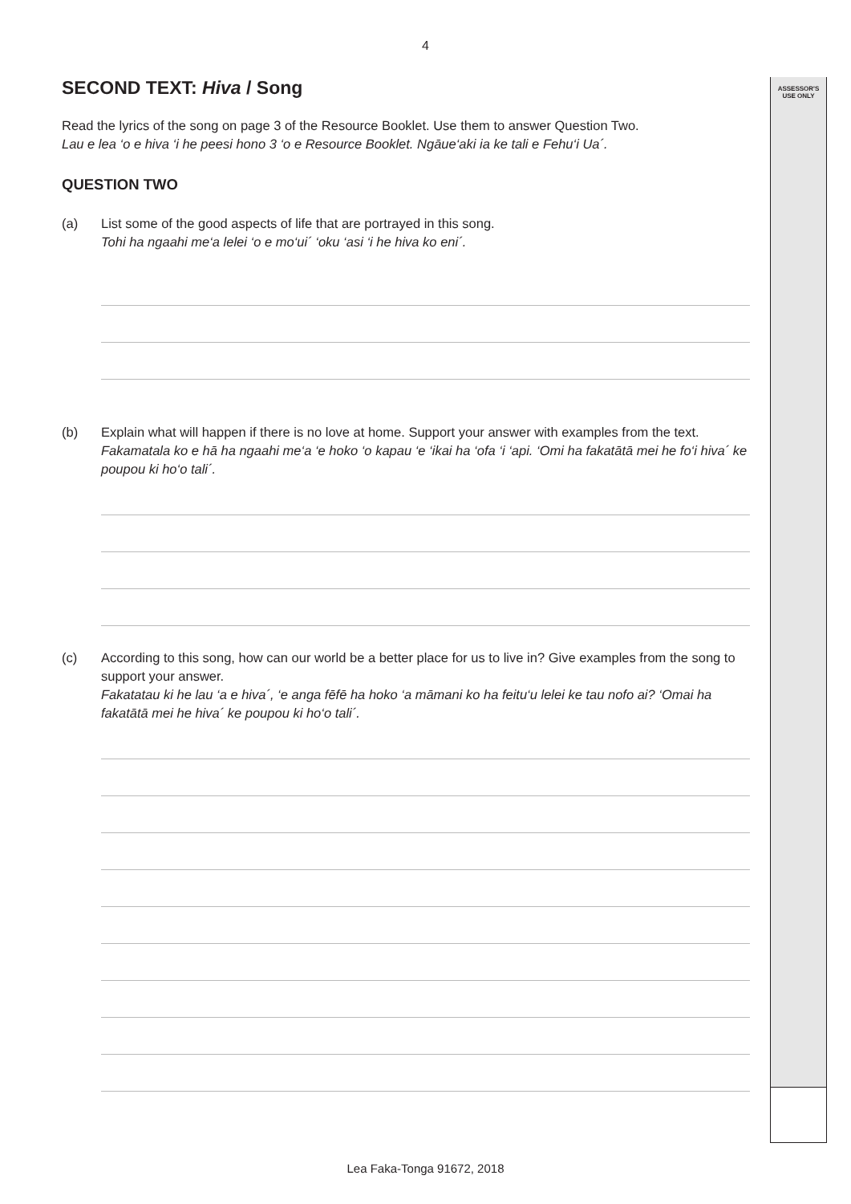ASSESSOR'S
USE ONLY
4
SECOND TEXT: Hiva / Song
Read the lyrics of the song on page 3 of the Resource Booklet. Use them to answer Question Two.
Lau e lea ‘o e hiva ‘i he peesi hono 3 ‘o e Resource Booklet. Ngāue‘aki ia ke tali e Fehu‘i Ua´.
QUESTION TWO
(a) List some of the good aspects of life that are portrayed in this song.
Tohi ha ngaahi me‘a lelei ‘o e mo‘ui´ ‘oku ‘asi ‘i he hiva ko eni´.
(b) Explain what will happen if there is no love at home. Support your answer with examples from the text.
Fakamatala ko e hā ha ngaahi me‘a ‘e hoko ‘o kapau ‘e ‘ikai ha ‘ofa ‘i ‘api. ‘Omi ha fakatātā mei he fo‘i hiva´ ke poupou ki ho‘o tali´.
(c) According to this song, how can our world be a better place for us to live in? Give examples from the song to support your answer.
Fakatatau ki he lau ‘a e hiva´, ‘e anga fēfē ha hoko ‘a māmani ko ha feitu‘u lelei ke tau nofo ai? ‘Omai ha fakatātā mei he hiva´ ke poupou ki ho‘o tali´.
Lea Faka-Tonga 91672, 2018